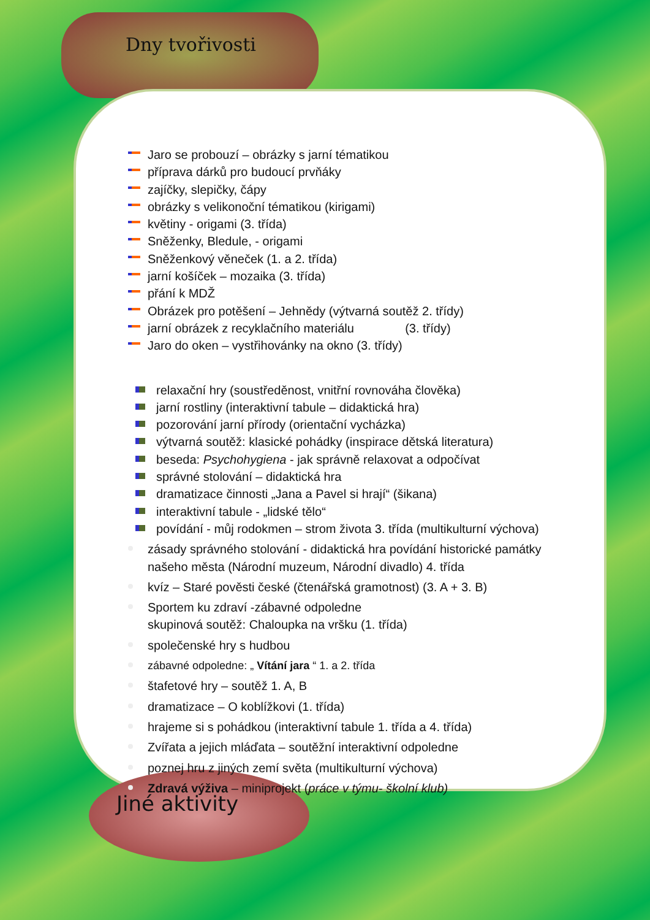Dny tvořivosti
Jiné aktivity
Jaro se probouzí – obrázky s jarní tématikou
příprava dárků pro budoucí prvňáky
zajíčky, slepičky, čápy
obrázky s velikonoční tématikou (kirigami)
květiny - origami (3. třída)
Sněženky, Bledule, - origami
Sněženkový věneček (1. a 2. třída)
jarní košíček – mozaika (3. třída)
přání k MDŽ
Obrázek pro potěšení – Jehnědy (výtvarná soutěž 2. třídy)
jarní obrázek z recyklačního materiálu (3. třídy)
Jaro do oken – vystřihovánky na okno (3. třídy)
relaxační hry (soustředěnost, vnitřní rovnováha člověka)
jarní rostliny (interaktivní tabule – didaktická hra)
pozorování jarní přírody (orientační vycházka)
výtvarná soutěž: klasické pohádky (inspirace dětská literatura)
beseda: Psychohygiena - jak správně relaxovat a odpočívat
správné stolování – didaktická hra
dramatizace činnosti „Jana a Pavel si hrají“ (šikana)
interaktivní tabule - „lidské tělo“
povídání - můj rodokmen – strom života 3. třída (multikulturní výchova)
zásady správného stolování - didaktická hra povídání historické památky našeho města (Národní muzeum, Národní divadlo) 4. třída
kvíz – Staré pověsti české (čtenářská gramotnost) (3. A + 3. B)
Sportem ku zdraví -zábavné odpoledne
skupinová soutěž: Chaloupka na vršku (1. třída)
společenské hry s hudbou
zábavné odpoledne: „ Vítání jara “ 1. a 2. třída
štafetové hry – soutěž 1. A, B
dramatizace – O koblížkovi (1. třída)
hrajeme si s pohádkou (interaktivní tabule 1. třída a 4. třída)
Zvířata a jejich mláďata – soutěžní interaktivní odpoledne
poznej hru z jiných zemí světa (multikulturní výchova)
Zdravá výživa – miniprojekt (práce v týmu- školní klub)